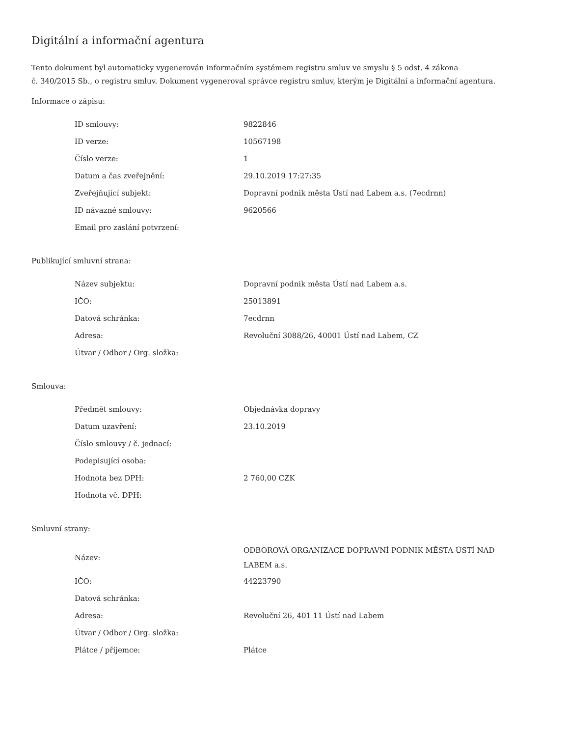Digitální a informační agentura
Tento dokument byl automaticky vygenerován informačním systémem registru smluv ve smyslu § 5 odst. 4 zákona
č. 340/2015 Sb., o registru smluv. Dokument vygeneroval správce registru smluv, kterým je Digitální a informační agentura.
Informace o zápisu:
| ID smlouvy: | 9822846 |
| ID verze: | 10567198 |
| Číslo verze: | 1 |
| Datum a čas zveřejnění: | 29.10.2019 17:27:35 |
| Zveřejňující subjekt: | Dopravní podnik města Ústí nad Labem a.s. (7ecdrnn) |
| ID návazné smlouvy: | 9620566 |
| Email pro zaslání potvrzení: | |
Publikující smluvní strana:
| Název subjektu: | Dopravní podnik města Ústí nad Labem a.s. |
| IČO: | 25013891 |
| Datová schránka: | 7ecdrnn |
| Adresa: | Revoluční 3088/26, 40001 Ústí nad Labem, CZ |
| Útvar / Odbor / Org. složka: | |
Smlouva:
| Předmět smlouvy: | Objednávka dopravy |
| Datum uzavření: | 23.10.2019 |
| Číslo smlouvy / č. jednací: | |
| Podepisující osoba: | |
| Hodnota bez DPH: | 2 760,00 CZK |
| Hodnota vč. DPH: | |
Smluvní strany:
| Název: | ODBOROVÁ ORGANIZACE DOPRAVNÍ PODNIK MĚSTA ÚSTÍ NAD LABEM a.s. |
| IČO: | 44223790 |
| Datová schránka: | |
| Adresa: | Revoluční 26, 401 11 Ústí nad Labem |
| Útvar / Odbor / Org. složka: | |
| Plátce / příjemce: | Plátce |